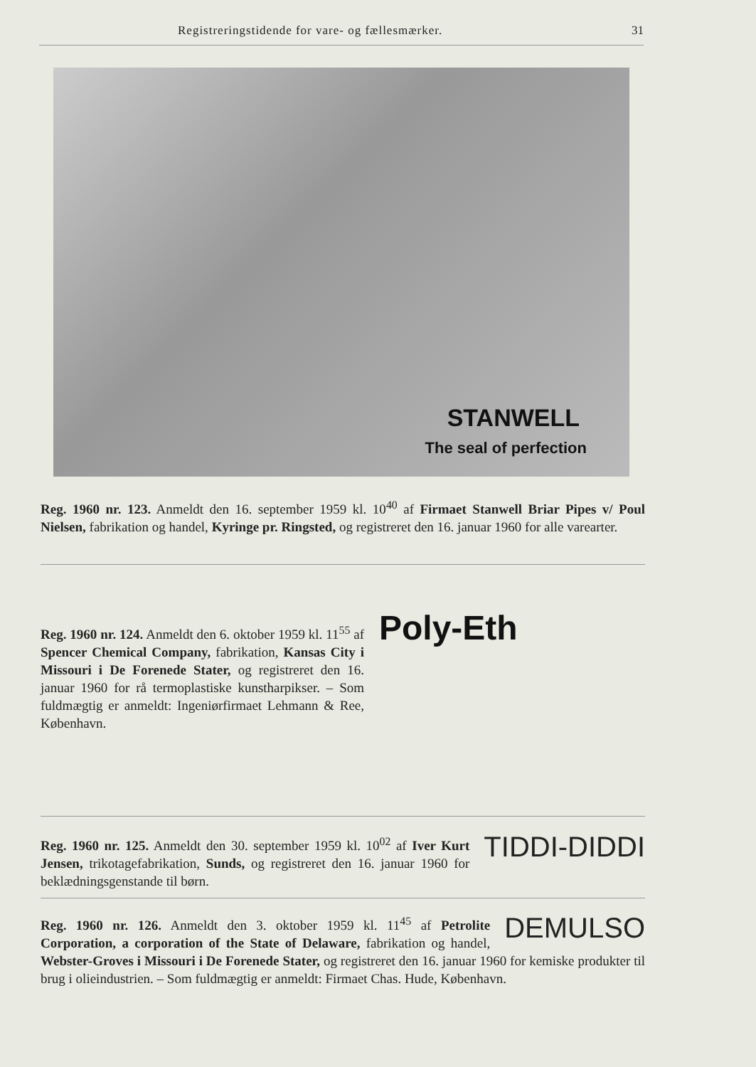Registreringstidende for vare- og fællesmærker. 31
STANWELL
The seal of perfection
Reg. 1960 nr. 123. Anmeldt den 16. september 1959 kl. 10<sup>40</sup> af Firmaet Stanwell Briar Pipes v/ Poul Nielsen, fabrikation og handel, Kyringe pr. Ringsted, og registreret den 16. januar 1960 for alle varearter.
Reg. 1960 nr. 124. Anmeldt den 6. oktober 1959 kl. 11<sup>55</sup> af Spencer Chemical Company, fabrikation, Kansas City i Missouri i De Forenede Stater, og registreret den 16. januar 1960 for rå termoplastiske kunstharpikser. – Som fuldmægtig er anmeldt: Ingeniørfirmaet Lehmann & Ree, København.
Poly-Eth
TIDDI-DIDDI Reg. 1960 nr. 125. Anmeldt den 30. september 1959 kl. 10<sup>02</sup> af Iver Kurt Jensen, trikotagefabrikation, Sunds, og registreret den 16. januar 1960 for beklædningsgenstande til børn.
DEMULSO Reg. 1960 nr. 126. Anmeldt den 3. oktober 1959 kl. 11<sup>45</sup> af Petrolite Corporation, a corporation of the State of Delaware, fabrikation og handel, Webster-Groves i Missouri i De Forenede Stater, og registreret den 16. januar 1960 for kemiske produkter til brug i olieindustrien. – Som fuldmægtig er anmeldt: Firmaet Chas. Hude, København.